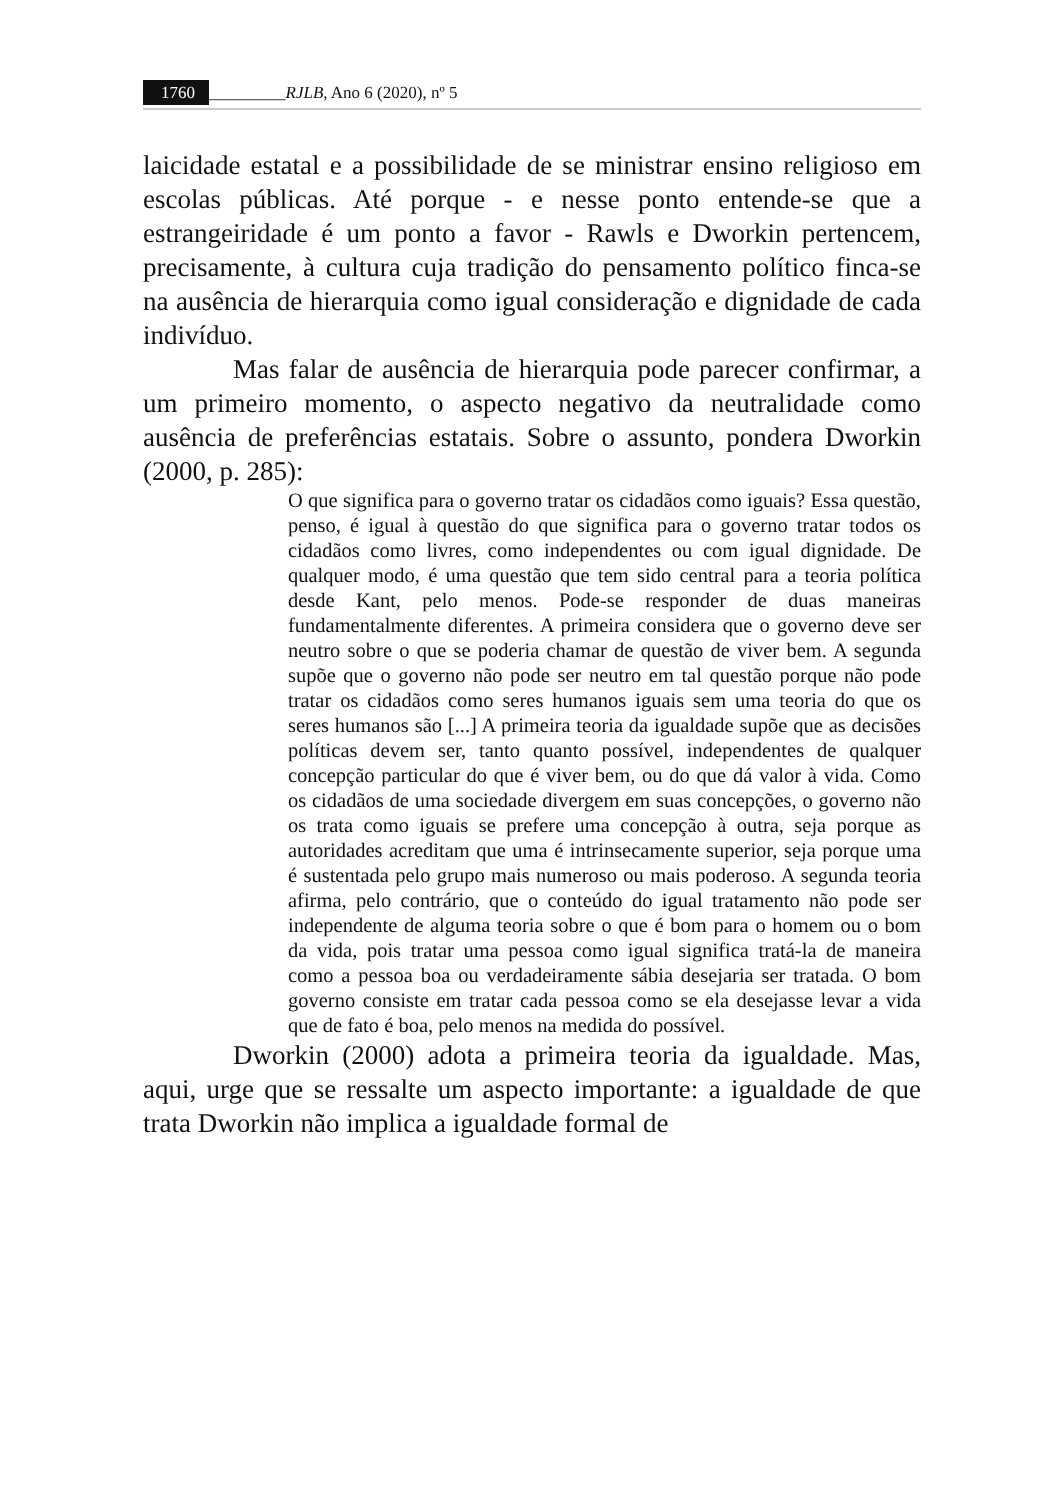1760 _________RJLB, Ano 6 (2020), nº 5
laicidade estatal e a possibilidade de se ministrar ensino religioso em escolas públicas. Até porque - e nesse ponto entende-se que a estrangeiridade é um ponto a favor - Rawls e Dworkin pertencem, precisamente, à cultura cuja tradição do pensamento político finca-se na ausência de hierarquia como igual consideração e dignidade de cada indivíduo.
Mas falar de ausência de hierarquia pode parecer confirmar, a um primeiro momento, o aspecto negativo da neutralidade como ausência de preferências estatais. Sobre o assunto, pondera Dworkin (2000, p. 285):
O que significa para o governo tratar os cidadãos como iguais? Essa questão, penso, é igual à questão do que significa para o governo tratar todos os cidadãos como livres, como independentes ou com igual dignidade. De qualquer modo, é uma questão que tem sido central para a teoria política desde Kant, pelo menos. Pode-se responder de duas maneiras fundamentalmente diferentes. A primeira considera que o governo deve ser neutro sobre o que se poderia chamar de questão de viver bem. A segunda supõe que o governo não pode ser neutro em tal questão porque não pode tratar os cidadãos como seres humanos iguais sem uma teoria do que os seres humanos são [...] A primeira teoria da igualdade supõe que as decisões políticas devem ser, tanto quanto possível, independentes de qualquer concepção particular do que é viver bem, ou do que dá valor à vida. Como os cidadãos de uma sociedade divergem em suas concepções, o governo não os trata como iguais se prefere uma concepção à outra, seja porque as autoridades acreditam que uma é intrinsecamente superior, seja porque uma é sustentada pelo grupo mais numeroso ou mais poderoso. A segunda teoria afirma, pelo contrário, que o conteúdo do igual tratamento não pode ser independente de alguma teoria sobre o que é bom para o homem ou o bom da vida, pois tratar uma pessoa como igual significa tratá-la de maneira como a pessoa boa ou verdadeiramente sábia desejaria ser tratada. O bom governo consiste em tratar cada pessoa como se ela desejasse levar a vida que de fato é boa, pelo menos na medida do possível.
Dworkin (2000) adota a primeira teoria da igualdade. Mas, aqui, urge que se ressalte um aspecto importante: a igualdade de que trata Dworkin não implica a igualdade formal de